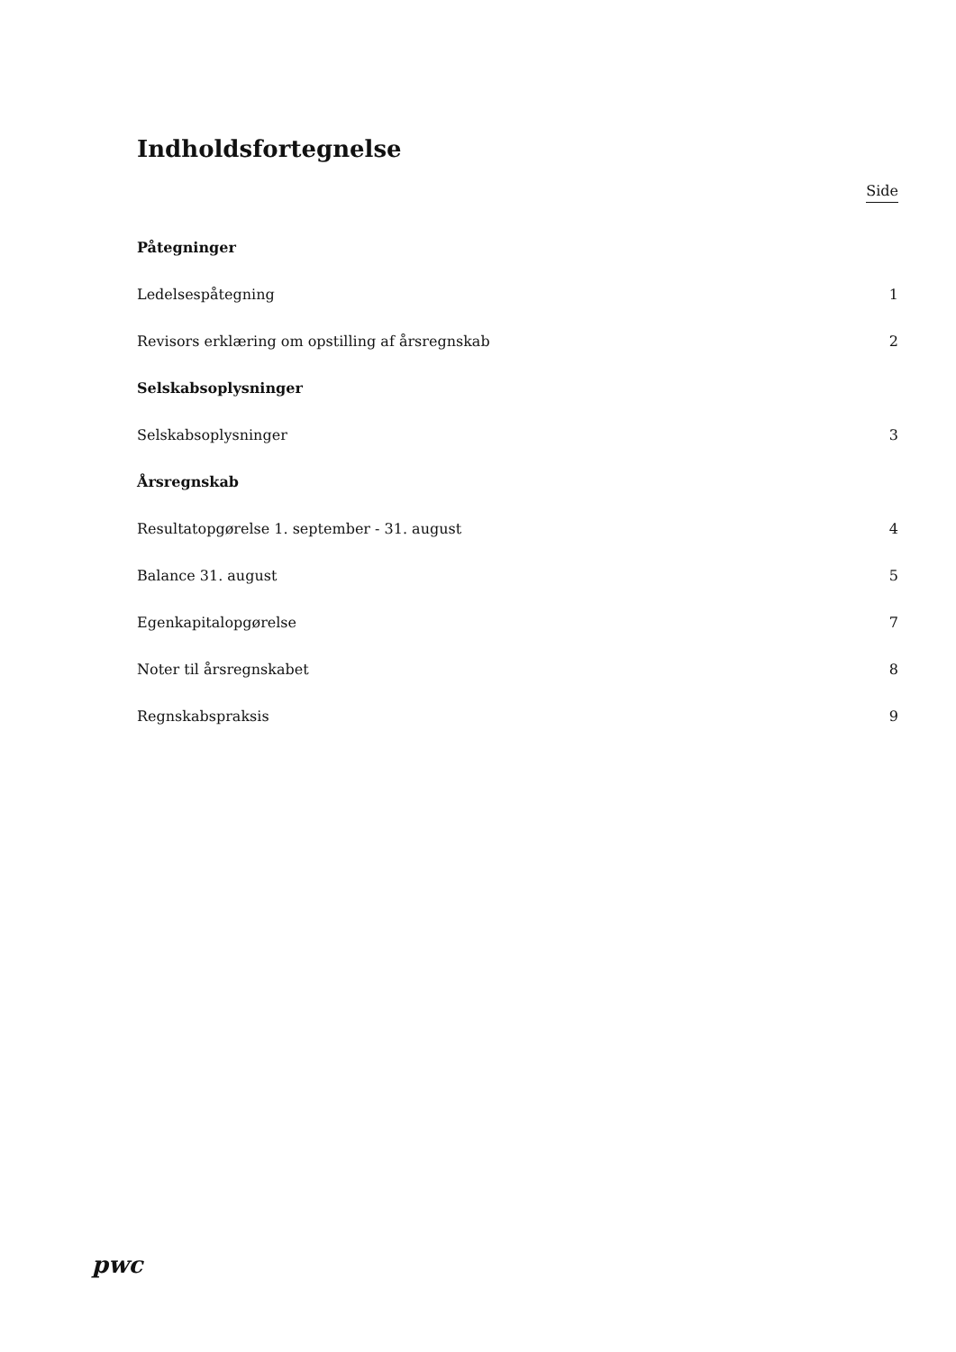Indholdsfortegnelse
Side
Påtegninger
Ledelsespåtegning 1
Revisors erklæring om opstilling af årsregnskab 2
Selskabsoplysninger
Selskabsoplysninger 3
Årsregnskab
Resultatopgørelse 1. september - 31. august 4
Balance 31. august 5
Egenkapitalopgørelse 7
Noter til årsregnskabet 8
Regnskabspraksis 9
pwc